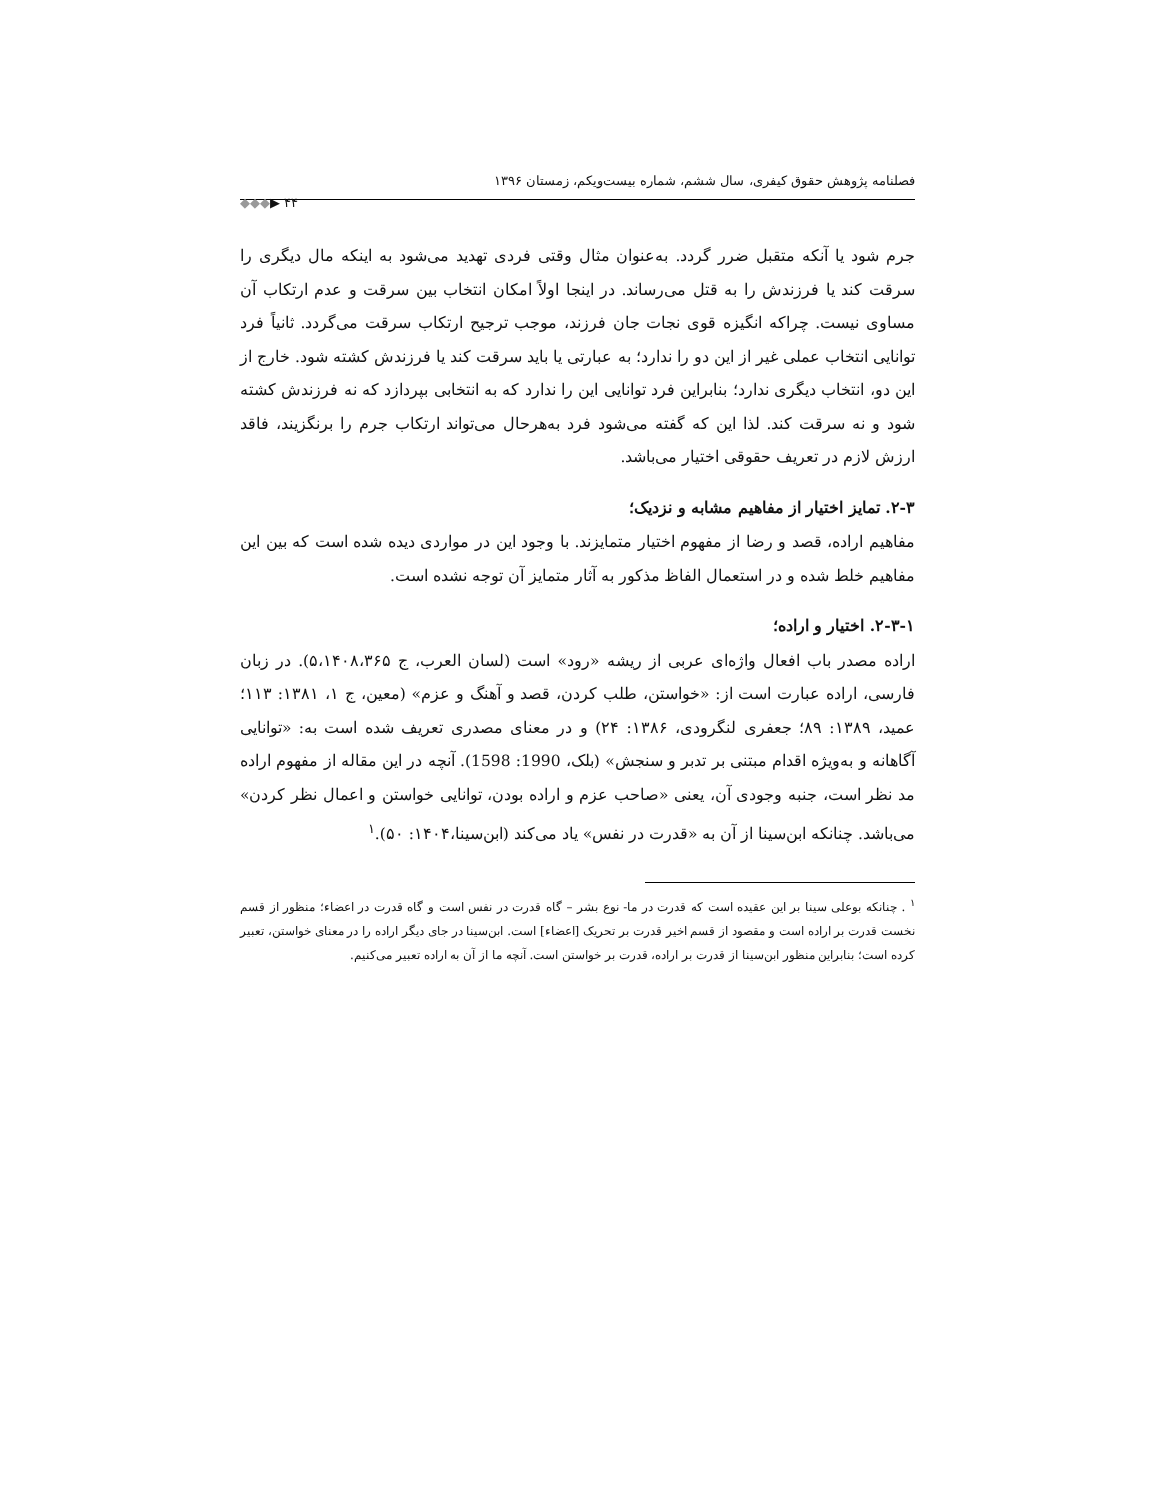فصلنامه پژوهش حقوق کیفری، سال ششم، شماره بیست‌ویکم، زمستان ۱۳۹۶
◆◆◆▶ ۴۴
جرم شود یا آنکه متقبل ضرر گردد. به‌عنوان مثال وقتی فردی تهدید می‌شود به اینکه مال دیگری را سرقت کند یا فرزندش را به قتل می‌رساند. در اینجا اولاً امکان انتخاب بین سرقت و عدم ارتکاب آن مساوی نیست. چراکه انگیزه قوی نجات جان فرزند، موجب ترجیح ارتکاب سرقت می‌گردد. ثانیاً فرد توانایی انتخاب عملی غیر از این دو را ندارد؛ به عبارتی یا باید سرقت کند یا فرزندش کشته شود. خارج از این دو، انتخاب دیگری ندارد؛ بنابراین فرد توانایی این را ندارد که به انتخابی بپردازد که نه فرزندش کشته شود و نه سرقت کند. لذا این که گفته می‌شود فرد به‌هرحال می‌تواند ارتکاب جرم را برنگزیند، فاقد ارزش لازم در تعریف حقوقی اختیار می‌باشد.
۲-۳. تمایز اختیار از مفاهیم مشابه و نزدیک؛
مفاهیم اراده، قصد و رضا از مفهوم اختیار متمایزند. با وجود این در مواردی دیده شده است که بین این مفاهیم خلط شده و در استعمال الفاظ مذکور به آثار متمایز آن توجه نشده است.
۲-۳-۱. اختیار و اراده؛
اراده مصدر باب افعال واژه‌ای عربی از ریشه «رود» است (لسان العرب، ج ۵،۱۴۰۸،۳۶۵). در زبان فارسی، اراده عبارت است از: «خواستن، طلب کردن، قصد و آهنگ و عزم» (معین، ج ۱، ۱۳۸۱: ۱۱۳؛ عمید، ۱۳۸۹: ۸۹؛ جعفری لنگرودی، ۱۳۸۶: ۲۴) و در معنای مصدری تعریف شده است به: «توانایی آگاهانه و به‌ویژه اقدام مبتنی بر تدبر و سنجش» (بلک، 1990: 1598). آنچه در این مقاله از مفهوم اراده مد نظر است، جنبه وجودی آن، یعنی «صاحب عزم و اراده بودن، توانایی خواستن و اعمال نظر کردن» می‌باشد. چنانکه ابن‌سینا از آن به «قدرت در نفس» یاد می‌کند (ابن‌سینا،۱۴۰۴: ۵۰).<sup>۱</sup>
<sup>۱</sup> . چنانکه بوعلی سینا بر این عقیده است که قدرت در ما- نوع بشر – گاه قدرت در نفس است و گاه قدرت در اعضاء؛ منظور از قسم نخست قدرت بر اراده است و مقصود از قسم اخیر قدرت بر تحریک [اعضاء] است. ابن‌سینا در جای دیگر اراده را در معنای خواستن، تعبیر کرده است؛ بنابراین منظور ابن‌سینا از قدرت بر اراده، قدرت بر خواستن است. آنچه ما از آن به اراده تعبیر می‌کنیم.